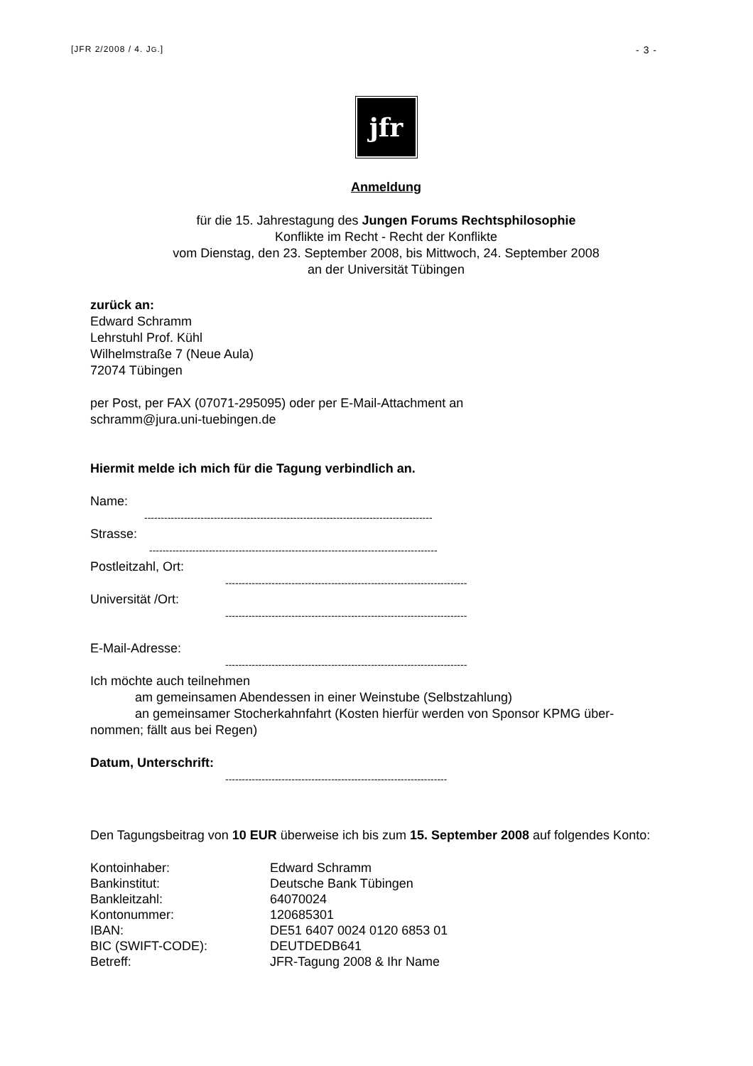[JFR 2/2008 / 4. JG.] - 3 -
jfr
Anmeldung
für die 15. Jahrestagung des Jungen Forums Rechtsphilosophie
Konflikte im Recht - Recht der Konflikte
vom Dienstag, den 23. September 2008, bis Mittwoch, 24. September 2008
an der Universität Tübingen
zurück an:
Edward Schramm
Lehrstuhl Prof. Kühl
Wilhelmstraße 7 (Neue Aula)
72074 Tübingen
per Post, per FAX (07071-295095) oder per E-Mail-Attachment an
schramm@jura.uni-tuebingen.de
Hiermit melde ich mich für die Tagung verbindlich an.
Name:
---------------------------------------------------------------------------------------
Strasse:
---------------------------------------------------------------------------------------
Postleitzahl, Ort:
-------------------------------------------------------------------------
Universität /Ort:
-------------------------------------------------------------------------
E-Mail-Adresse:
-------------------------------------------------------------------------
Ich möchte auch teilnehmen
am gemeinsamen Abendessen in einer Weinstube (Selbstzahlung)
an gemeinsamer Stocherkahnfahrt (Kosten hierfür werden von Sponsor KPMG über-
nommen; fällt aus bei Regen)
Datum, Unterschrift:
-------------------------------------------------------------------
Den Tagungsbeitrag von 10 EUR überweise ich bis zum 15. September 2008 auf folgendes Konto:
Kontoinhaber: Edward Schramm Bankinstitut: Deutsche Bank Tübingen Bankleitzahl: 64070024 Kontonummer: 120685301 IBAN: DE51 6407 0024 0120 6853 01 BIC (SWIFT-CODE): DEUTDEDB641 Betreff: JFR-Tagung 2008 & Ihr Name